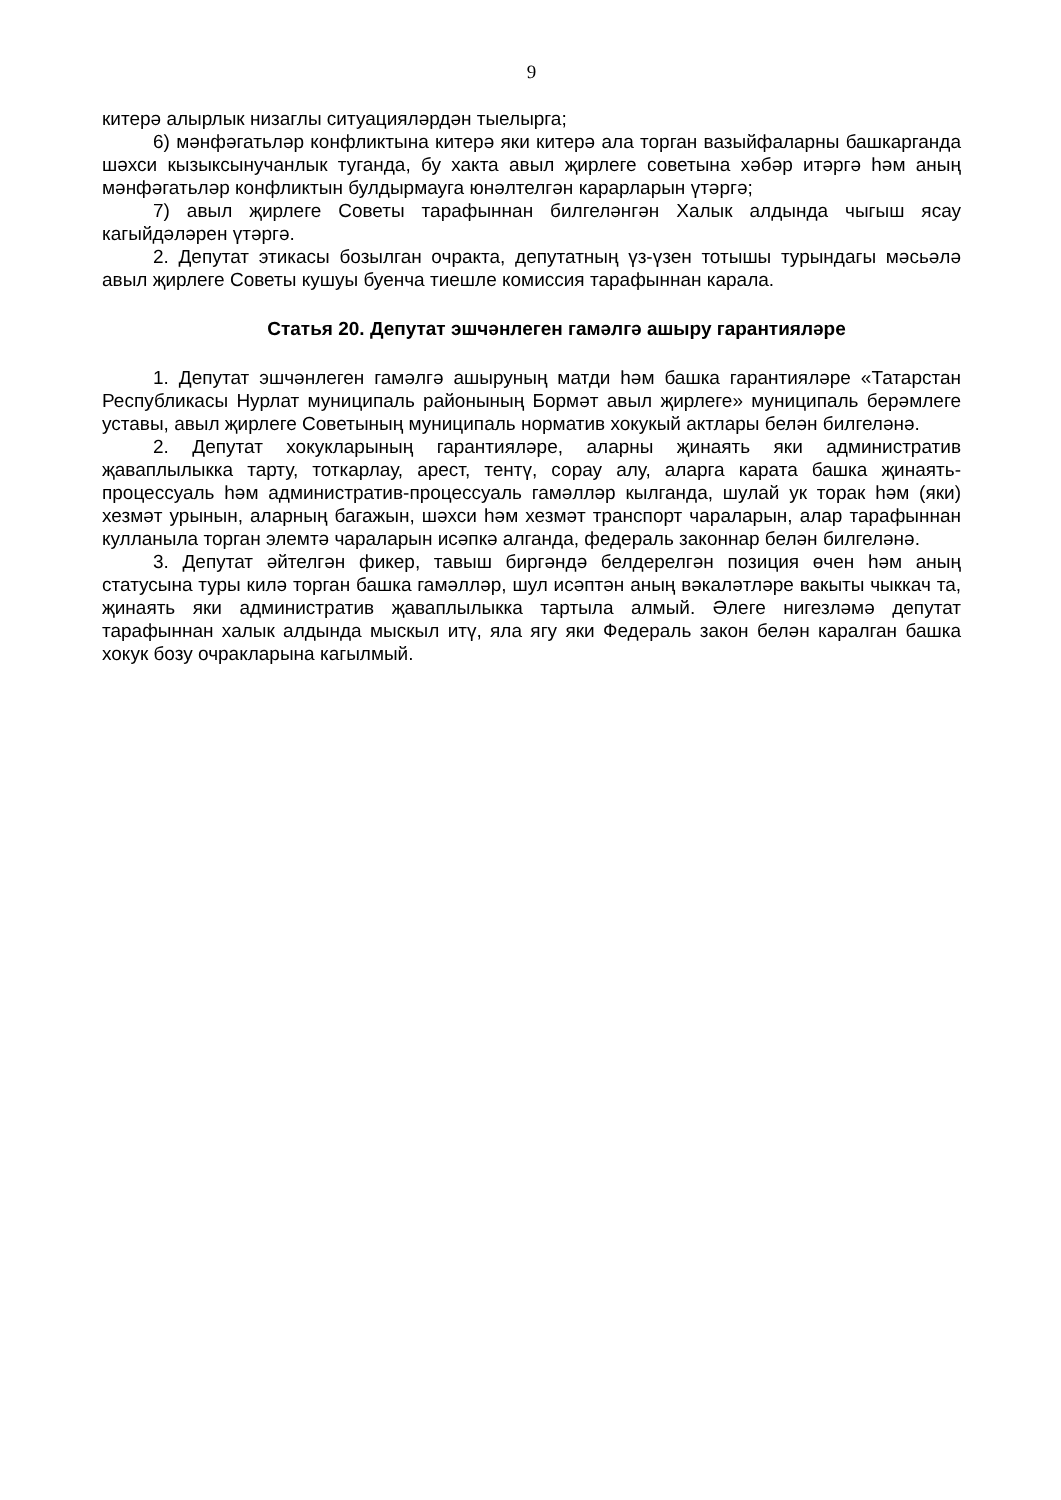9
китерә алырлык низаглы ситуацияләрдән тыелырга;
6) мәнфәгатьләр конфликтына китерә яки китерә ала торган вазыйфаларны башкарганда шәхси кызыксынучанлык туганда, бу хакта авыл җирлеге советына хәбәр итәргә һәм аның мәнфәгатьләр конфликтын булдырмауга юнәлтелгән карарларын үтәргә;
7) авыл җирлеге Советы тарафыннан билгеләнгән Халык алдында чыгыш ясау кагыйдәләрен үтәргә.
2. Депутат этикасы бозылган очракта, депутатның үз-үзен тотышы турындагы мәсьәлә авыл җирлеге Советы кушуы буенча тиешле комиссия тарафыннан карала.
Статья 20. Депутат эшчәнлеген гамәлгә ашыру гарантияләре
1. Депутат эшчәнлеген гамәлгә ашыруның матди һәм башка гарантияләре «Татарстан Республикасы Нурлат муниципаль районының Бормәт авыл җирлеге» муниципаль берәмлеге уставы, авыл җирлеге Советының муниципаль норматив хокукый актлары белән билгеләнә.
2. Депутат хокукларының гарантияләре, аларны җинаять яки административ җаваплылыкка тарту, тоткарлау, арест, тентү, сорау алу, аларга карата башка җинаять-процессуаль һәм административ-процессуаль гамәлләр кылганда, шулай ук торак һәм (яки) хезмәт урынын, аларның багажын, шәхси һәм хезмәт транспорт чараларын, алар тарафыннан кулланыла торган элемтә чараларын исәпкә алганда, федераль законнар белән билгеләнә.
3. Депутат әйтелгән фикер, тавыш биргәндә белдерелгән позиция өчен һәм аның статусына туры килә торган башка гамәлләр, шул исәптән аның вәкаләтләре вакыты чыккач та, җинаять яки административ җаваплылыкка тартыла алмый. Әлеге нигезләмә депутат тарафыннан халык алдында мыскыл итү, яла ягу яки Федераль закон белән каралган башка хокук бозу очракларына кагылмый.